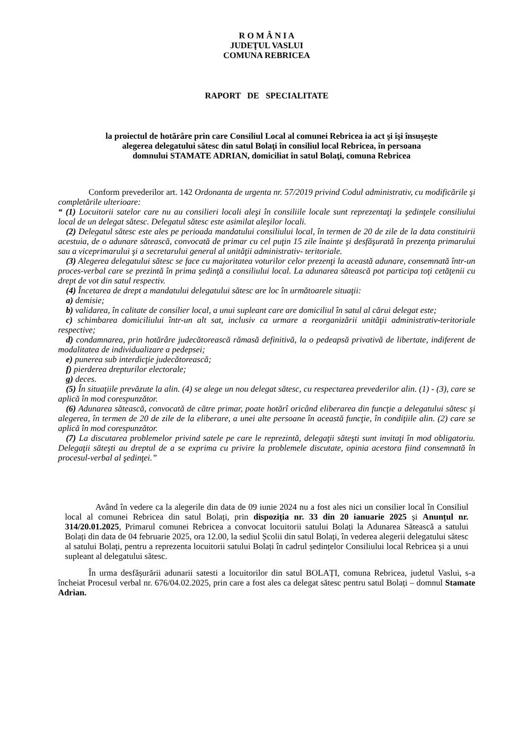R O M Â N I A
JUDEŢUL VASLUI
COMUNA REBRICEA
RAPORT DE SPECIALITATE
la proiectul de hotărâre prin care Consiliul Local al comunei Rebricea ia act şi îşi însuşeşte
alegerea delegatului sătesc din satul Bolaţi în consiliul local Rebricea, în persoana
domnului STAMATE ADRIAN, domiciliat în satul Bolaţi, comuna Rebricea
Conform prevederilor art. 142 Ordonanta de urgenta nr. 57/2019 privind Codul administrativ, cu modificările şi completările ulterioare:
“ (1) Locuitorii satelor care nu au consilieri locali aleşi în consiliile locale sunt reprezentaţi la şedinţele consiliului local de un delegat sătesc. Delegatul sătesc este asimilat aleşilor locali.
(2) Delegatul sătesc este ales pe perioada mandatului consiliului local, în termen de 20 de zile de la data constituirii acestuia, de o adunare sătească, convocată de primar cu cel puţin 15 zile înainte şi desfăşurată în prezenţa primarului sau a viceprimarului şi a secretarului general al unităţii administrativ- teritoriale.
(3) Alegerea delegatului sătesc se face cu majoritatea voturilor celor prezenţi la această adunare, consemnată într-un proces-verbal care se prezintă în prima şedinţă a consiliului local. La adunarea sătească pot participa toţi cetăţenii cu drept de vot din satul respectiv.
(4) Încetarea de drept a mandatului delegatului sătesc are loc în următoarele situaţii:
a) demisie;
b) validarea, în calitate de consilier local, a unui supleant care are domiciliul în satul al cărui delegat este;
c) schimbarea domiciliului într-un alt sat, inclusiv ca urmare a reorganizării unităţii administrativ-teritoriale respective;
d) condamnarea, prin hotărâre judecătorească rămasă definitivă, la o pedeapsă privativă de libertate, indiferent de modalitatea de individualizare a pedepsei;
e) punerea sub interdicţie judecătorească;
f) pierderea drepturilor electorale;
g) deces.
(5) În situaţiile prevăzute la alin. (4) se alege un nou delegat sătesc, cu respectarea prevederilor alin. (1) - (3), care se aplică în mod corespunzător.
(6) Adunarea sătească, convocată de către primar, poate hotărî oricând eliberarea din funcţie a delegatului sătesc şi alegerea, în termen de 20 de zile de la eliberare, a unei alte persoane în această funcţie, în condiţiile alin. (2) care se aplică în mod corespunzător.
(7) La discutarea problemelor privind satele pe care le reprezintă, delegaţii săteşti sunt invitaţi în mod obligatoriu. Delegaţii săteşti au dreptul de a se exprima cu privire la problemele discutate, opinia acestora fiind consemnată în procesul-verbal al şedinţei.”
Având în vedere ca la alegerile din data de 09 iunie 2024 nu a fost ales nici un consilier local în Consiliul local al comunei Rebricea din satul Bolați, prin dispoziția nr. 33 din 20 ianuarie 2025 și Anunțul nr. 314/20.01.2025, Primarul comunei Rebricea a convocat locuitorii satului Bolați la Adunarea Sătească a satului Bolați din data de 04 februarie 2025, ora 12.00, la sediul Școlii din satul Bolați, în vederea alegerii delegatului sătesc al satului Bolați, pentru a reprezenta locuitorii satului Bolați în cadrul ședințelor Consiliului local Rebricea și a unui supleant al delegatului sătesc.
În urma desfășurării adunarii satesti a locuitorilor din satul BOLAȚI, comuna Rebricea, judetul Vaslui, s-a încheiat Procesul verbal nr. 676/04.02.2025, prin care a fost ales ca delegat sătesc pentru satul Bolați – domnul Stamate Adrian.